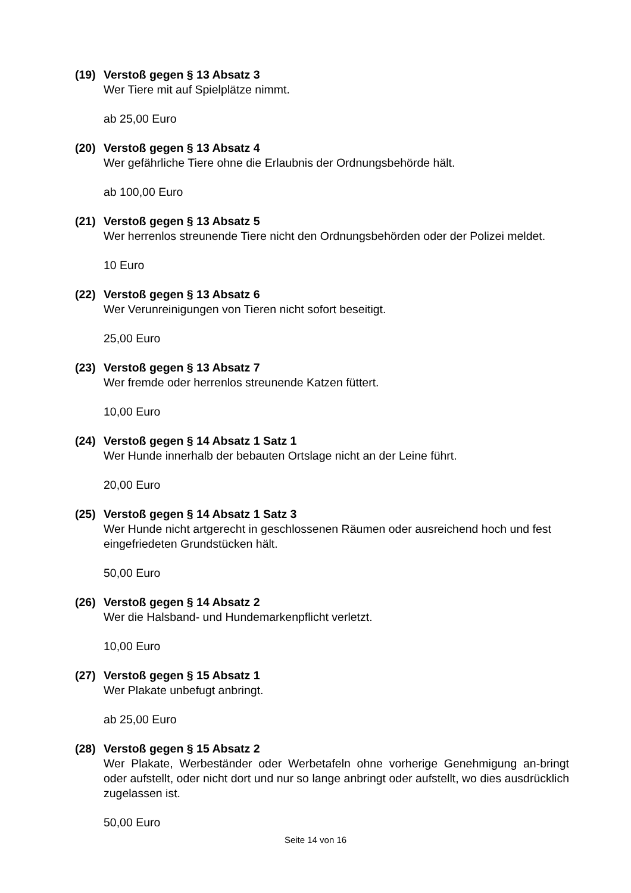(19) Verstoß gegen § 13 Absatz 3
Wer Tiere mit auf Spielplätze nimmt.
ab 25,00 Euro
(20) Verstoß gegen § 13 Absatz 4
Wer gefährliche Tiere ohne die Erlaubnis der Ordnungsbehörde hält.
ab 100,00 Euro
(21) Verstoß gegen § 13 Absatz 5
Wer herrenlos streunende Tiere nicht den Ordnungsbehörden oder der Polizei meldet.
10 Euro
(22) Verstoß gegen § 13 Absatz 6
Wer Verunreinigungen von Tieren nicht sofort beseitigt.
25,00 Euro
(23) Verstoß gegen § 13 Absatz 7
Wer fremde oder herrenlos streunende Katzen füttert.
10,00 Euro
(24) Verstoß gegen § 14 Absatz 1 Satz 1
Wer Hunde innerhalb der bebauten Ortslage nicht an der Leine führt.
20,00 Euro
(25) Verstoß gegen § 14 Absatz 1 Satz 3
Wer Hunde nicht artgerecht in geschlossenen Räumen oder ausreichend hoch und fest eingefriedeten Grundstücken hält.
50,00 Euro
(26) Verstoß gegen § 14 Absatz 2
Wer die Halsband- und Hundemarkenpflicht verletzt.
10,00 Euro
(27) Verstoß gegen § 15 Absatz 1
Wer Plakate unbefugt anbringt.
ab 25,00 Euro
(28) Verstoß gegen § 15 Absatz 2
Wer Plakate, Werbeständer oder Werbetafeln ohne vorherige Genehmigung an-bringt oder aufstellt, oder nicht dort und nur so lange anbringt oder aufstellt, wo dies ausdrücklich zugelassen ist.
50,00 Euro
Seite 14 von 16